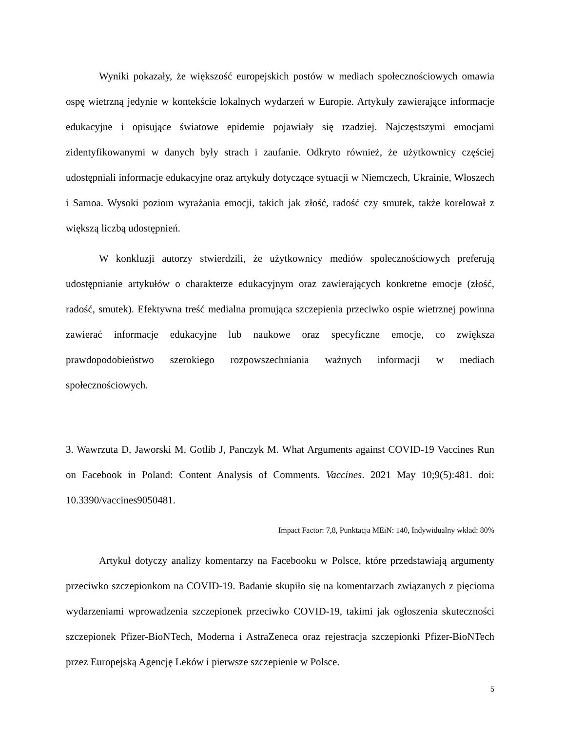Wyniki pokazały, że większość europejskich postów w mediach społecznościowych omawia ospę wietrzną jedynie w kontekście lokalnych wydarzeń w Europie. Artykuły zawierające informacje edukacyjne i opisujące światowe epidemie pojawiały się rzadziej. Najczęstszymi emocjami zidentyfikowanymi w danych były strach i zaufanie. Odkryto również, że użytkownicy częściej udostępniali informacje edukacyjne oraz artykuły dotyczące sytuacji w Niemczech, Ukrainie, Włoszech i Samoa. Wysoki poziom wyrażania emocji, takich jak złość, radość czy smutek, także korelował z większą liczbą udostępnień.
W konkluzji autorzy stwierdzili, że użytkownicy mediów społecznościowych preferują udostępnianie artykułów o charakterze edukacyjnym oraz zawierających konkretne emocje (złość, radość, smutek). Efektywna treść medialna promująca szczepienia przeciwko ospie wietrznej powinna zawierać informacje edukacyjne lub naukowe oraz specyficzne emocje, co zwiększa prawdopodobieństwo szerokiego rozpowszechniania ważnych informacji w mediach społecznościowych.
3. Wawrzuta D, Jaworski M, Gotlib J, Panczyk M. What Arguments against COVID-19 Vaccines Run on Facebook in Poland: Content Analysis of Comments. Vaccines. 2021 May 10;9(5):481. doi: 10.3390/vaccines9050481.
Impact Factor: 7,8, Punktacja MEiN: 140, Indywidualny wkład: 80%
Artykuł dotyczy analizy komentarzy na Facebooku w Polsce, które przedstawiają argumenty przeciwko szczepionkom na COVID-19. Badanie skupiło się na komentarzach związanych z pięcioma wydarzeniami wprowadzenia szczepionek przeciwko COVID-19, takimi jak ogłoszenia skuteczności szczepionek Pfizer-BioNTech, Moderna i AstraZeneca oraz rejestracja szczepionki Pfizer-BioNTech przez Europejską Agencję Leków i pierwsze szczepienie w Polsce.
5